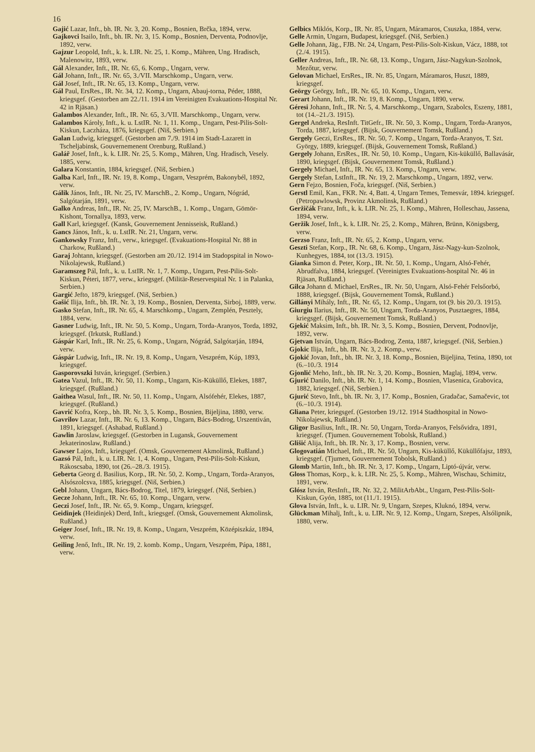16
Gajić Lazar, Inft., bh. IR. Nr. 3, 20. Komp., Bosnien, Brčka, 1894, verw.
Gajkovci Isailo, Inft., bh. IR. Nr. 3, 15. Komp., Bosnien, Derventa, Podnovlje, 1892, verw.
Gajzur Leopold, Inft., k. k. LIR. Nr. 25, 1. Komp., Mähren, Ung. Hradisch, Malenowitz, 1893, verw.
Gál Alexander, Inft., IR. Nr. 65, 6. Komp., Ungarn, verw.
Gál Johann, Inft., IR. Nr. 65, 3./VII. Marschkomp., Ungarn, verw.
Gál Josef, Inft., IR. Nr. 65, 13. Komp., Ungarn, verw.
Gál Paul, ErsRes., IR. Nr. 34, 12. Komp., Ungarn, Abauj-torna, Péder, 1888, kriegsgef. (Gestorben am 22./11. 1914 im Vereinigten Evakuations-Hospital Nr. 42 in Rjäsan.)
Galambos Alexander, Inft., IR. Nr. 65, 3./VII. Marschkomp., Ungarn, verw.
Galambos Károly, Inft., k. u. LstIR. Nr. 1, 11. Komp., Ungarn, Pest-Pilis-Solt-Kiskun, Laczháza, 1876, kriegsgef. (Niš, Serbien.)
Galan Ludwig, kriegsgef. (Gestorben am 7./9. 1914 im Stadt-Lazarett in Tscheljabinsk, Gouvernemenent Orenburg, Rußland.)
Galář Josef, Inft., k. k. LIR. Nr. 25, 5. Komp., Mähren, Ung. Hradisch, Vesely. 1885, verw.
Galara Konstantin, 1884, kriegsgef. (Niš, Serbien.)
Galba Karl, Inft., IR. Nr. 19, 8. Komp., Ungarn, Veszprém, Bakonybél, 1892, verw.
Gálik János, Inft., IR. Nr. 25, IV. MarschB., 2. Komp., Ungarn, Nógrád, Salgótarján, 1891, verw.
Galko Andreas, Inft., IR. Nr. 25, IV. MarschB., 1. Komp., Ungarn, Gömör-Kishont, Tornallya, 1893, verw.
Gall Karl, kriegsgef. (Kansk, Gouvernement Jennisseisk, Rußland.)
Gancs János, Inft., k. u. LstIR. Nr. 21, Ungarn, verw.
Gankowsky Franz, Inft., verw., kriegsgef. (Evakuations-Hospital Nr. 88 in Charkow, Rußland.)
Garaj Johtann, kriegsgef. (Gestorben am 20./12. 1914 im Stadopspital in Nowo-Nikolajewsk, Rußland.)
Garamszeg Pál, Inft., k. u. LstIR. Nr. 1, 7. Komp., Ungarn, Pest-Pilis-Solt-Kiskun, Péteri, 1877, verw., kriegsgef. (Militär-Reservespital Nr. 1 in Palanka, Serbien.)
Gargić Jefto, 1879, kriegsgef. (Niš, Serbien.)
Gašić Ilija, Inft., bh. IR. Nr. 3, 19. Komp., Bosnien, Derventa, Sirboj, 1889, verw.
Gasko Stefan, Inft., IR. Nr. 65, 4. Marschkomp., Ungarn, Zemplén, Pesztely, 1884, verw.
Gasner Ludwig, Inft., IR. Nr. 50, 5. Komp., Ungarn, Torda-Aranyos, Torda, 1892, kriegsgef. (Irkutsk, Rußland.)
Gáspár Karl, Inft., IR. Nr. 25, 6. Komp., Ungarn, Nógrád, Salgótarján, 1894, verw.
Gáspár Ludwig, Inft., IR. Nr. 19, 8. Komp., Ungarn, Veszprém, Kúp, 1893, kriegsgef.
Gasporovszki István, kriegsgef. (Serbien.)
Gatea Vazul, Inft., IR. Nr. 50, 11. Komp., Ungarn, Kis-Küküllő, Elekes, 1887, kriegsgef. (Rußland.)
Gaithea Wasul, Inft., IR. Nr. 50, 11. Komp., Ungarn, Alsófehér, Elekes, 1887, kriegsgef. (Rußland.)
Gavrić Kofra, Korp., bh. IR. Nr. 3, 5. Komp., Bosnien, Bijeljina, 1880, verw.
Gavrilov Lazar, Inft., IR. Nr. 6, 13. Komp., Ungarn, Bács-Bodrog, Urszentiván, 1891, kriegsgef. (Ashabad, Rußland.)
Gawlin Jaroslaw, kriegsgef. (Gestorben in Lugansk, Gouvernement Jekaterinoslaw, Rußland.)
Gawser Lajos, Inft., kriegsgef. (Omsk, Gouvernement Akmolinsk, Rußland.)
Gazsó Pál, Inft., k. u. LIR. Nr. 1, 4. Komp., Ungarn, Pest-Pilis-Solt-Kiskun, Rákoscsaba, 1890, tot (26.–28./3. 1915).
Geberta Georg d. Basilius, Korp., IR. Nr. 50, 2. Komp., Ungarn, Torda-Aranyos, Alsószolcsva, 1885, kriegsgef. (Niš, Serbien.)
Gebl Johann, Ungarn, Bács-Bodrog, Titel, 1879, kriegsgef. (Niš, Serbien.)
Gecze Johann, Inft., IR. Nr. 65, 10. Komp., Ungarn, verw.
Geczi Josef, Inft., IR. Nr. 65, 9. Komp., Ungarn, kriegsgef.
Geidinjek (Heidinjek) Derd, Inft., kriegsgef. (Omsk, Gouvernement Akmolinsk, Rußland.)
Geiger Josef, Inft., IR. Nr. 19, 8. Komp., Ungarn, Veszprém, Középiszkáz, 1894, verw.
Geiling Jenő, Inft., IR. Nr. 19, 2. komb. Komp., Ungarn, Veszprém, Pápa, 1881, verw.
Gelbics Miklós, Korp., IR. Nr. 85, Ungarn, Máramaros, Csuszka, 1884, verw.
Gelle Armin, Ungarn, Budapest, kriegsgef. (Niš, Serbien.)
Gelle Johann, Jäg., FJB. Nr. 24, Ungarn, Pest-Pilis-Solt-Kiskun, Vácz, 1888, tot (2./4. 1915).
Geller Andreas, Inft., IR. Nr. 68, 13. Komp., Ungarn, Jász-Nagykun-Szolnok, Mezőtur, verw.
Gelovan Michael, ErsRes., IR. Nr. 85, Ungarn, Máramaros, Huszt, 1889, kriegsgef.
Geörgy Geörgy, Inft., IR. Nr. 65, 10. Komp., Ungarn, verw.
Gerart Johann, Inft., IR. Nr. 19, 8. Komp., Ungarn, 1890, verw.
Géresi Johann, Inft., IR. Nr. 5, 4. Marschkomp., Ungarn, Szabolcs, Eszeny, 1881, tot (14.–21./3. 1915).
Gergel Andreka, ResInft. TitGefr., IR. Nr. 50, 3. Komp., Ungarn, Torda-Aranyos, Torda, 1887, kriegsgef. (Bijsk, Gouvernement Tomsk, Rußland.)
Gergely Geczi, ErsRes., IR. Nr. 50, 7. Komp., Ungarn, Torda-Aranyos, T. Szt. György, 1889, kriegsgef. (Bijsk, Gouvernement Tomsk, Rußland.)
Gergely Johann, ErsRes., IR. Nr. 50, 10. Komp., Ungarn, Kis-küküllő, Ballavásár, 1890, kriegsgef. (Bijsk, Gouvernement Tomsk, Rußland.)
Gergely Michael, Inft., IR. Nr. 65, 13. Komp., Ungarn, verw.
Gergely Stefan, LstInft., IR. Nr. 19, 2. Marschkomp., Ungarn, 1892, verw.
Gern Fejzo, Bosnien, Foča, kriegsgef. (Niš, Serbien.)
Gerstl Emil, Kan., FKR. Nr. 4, Batt. 4, Ungarn Temes, Temesvár, 1894. kriegsgef. (Petropawlowsk, Provinz Akmolinsk, Rußland.)
Geržičák Franz, Inft., k. k. LIR. Nr. 25, 1. Komp., Mähren, Holleschau, Jassena, 1894, verw.
Geržik Josef, Inft., k. k. LIR. Nr. 25, 2. Komp., Mähren, Brünn, Königsberg, verw.
Gerzso Franz, Inft., IR. Nr. 65, 2. Komp., Ungarn, verw.
Geszti Stefan, Korp., IR. Nr. 68, 6. Komp., Ungarn, Jász-Nagy-kun-Szolnok, Kunhegyes, 1884, tot (13./3. 1915).
Gianka Simon d. Peter, Korp., IR. Nr. 50, 1. Komp., Ungarn, Alsó-Fehér, Abrudfalva, 1884, kriegsgef. (Vereinigtes Evakuations-hospital Nr. 46 in Rjäsan, Rußland.)
Gilca Johann d. Michael, ErsRes., IR. Nr. 50, Ungarn, Alsó-Fehér Felsőorbó, 1888, kriegsgef. (Bijsk, Gouvernement Tomsk, Rußland.)
Gillányi Mihály, Inft., IR. Nr. 65, 12. Komp., Ungarn, tot (9. bis 20./3. 1915).
Giurgiu Ilarius, Inft., IR. Nr. 50, Ungarn, Torda-Aranyos, Pusztaegres, 1884, kriegsgef. (Bijsk, Gouvernement Tomsk, Rußland.)
Gjekić Maksim, Inft., bh. IR. Nr. 3, 5. Komp., Bosnien, Dervent, Podnovlje, 1892, verw.
Gjetvan István, Ungarn, Bács-Bodrog, Zenta, 1887, kriegsgef. (Niš, Serbien.)
Gjokic Ilija, Inft., bh. IR. Nr. 3, 2. Komp., verw.
Gjokić Jovan, Inft., bh. IR. Nr. 3, 18. Komp., Bosnien, Bijeljina, Tetina, 1890, tot (6.–10./3. 1914
Gjonlić Meho, Inft., bh. IR. Nr. 3, 20. Komp., Bosnien, Maglaj, 1894, verw.
Gjurić Danilo, Inft., bh. IR. Nr. 1, 14. Komp., Bosnien, Vlasenica, Grabovica, 1882, kriegsgef. (Niš, Serbien.)
Gjurić Stevo, Inft., bh. IR. Nr. 3, 17. Komp., Bosnien, Gradačac, Samačevic, tot (6.–10./3. 1914).
Gliana Peter, kriegsgef. (Gestorben 19./12. 1914 Stadthospital in Nowo-Nikolajewsk, Rußland.)
Gligor Basilius, Inft., IR. Nr. 50, Ungarn, Torda-Aranyos, Felsővidra, 1891, kriegsgef. (Tjumen. Gouvernement Tobolsk, Rußland.)
Glišić Alija, Inft., bh. IR. Nr. 3, 17. Komp., Bosnien, verw.
Glogovatián Michael, Inft., IR. Nr. 50, Ungarn, Kis-küküllő, Küküllőfajsz, 1893, kriegsgef. (Tjumen, Gouvernement Tobolsk, Rußland.)
Glomb Martin, Inft., bh. IR. Nr. 3, 17. Komp., Ungarn, Liptó-újvár, verw.
Gloss Thomas, Korp., k. k. LIR. Nr. 25, 5. Komp., Mähren, Wischau, Schimitz, 1891, verw.
Glósz István, ResInft., IR. Nr. 32, 2. MilitArbAbt., Ungarn, Pest-Pilis-Solt-Kiskun, Gyón, 1885, tot (11./1. 1915).
Glova István, Inft., k. u. LIR. Nr. 9, Ungarn, Szepes, Kluknó, 1894, verw.
Glückman Mihalj, Inft., k. u. LIR. Nr. 9, 12. Komp., Ungarn, Szepes, Alsólipnik, 1880, verw.